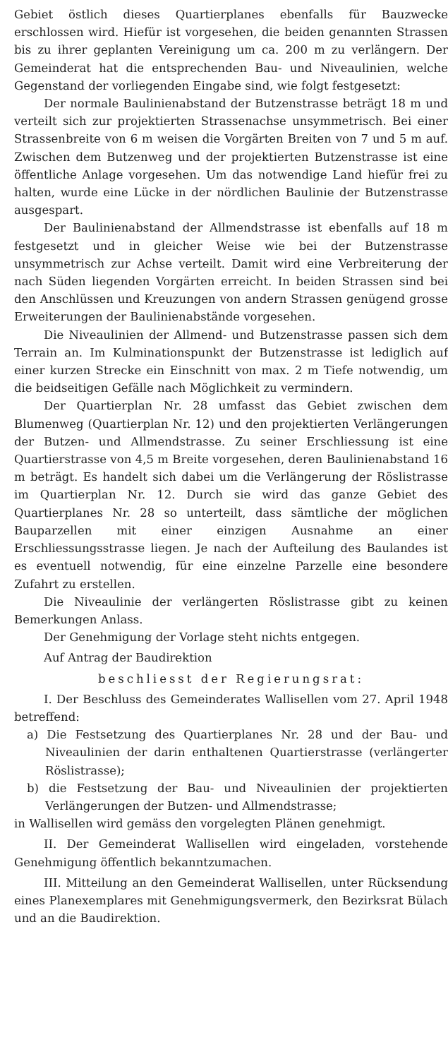Gebiet östlich dieses Quartierplanes ebenfalls für Bauzwecke erschlossen wird. Hiefür ist vorgesehen, die beiden genannten Strassen bis zu ihrer geplanten Vereinigung um ca. 200 m zu verlängern. Der Gemeinderat hat die entsprechenden Bau- und Niveaulinien, welche Gegenstand der vorliegenden Eingabe sind, wie folgt festgesetzt:
Der normale Baulinienabstand der Butzenstrasse beträgt 18 m und verteilt sich zur projektierten Strassenachse unsymmetrisch. Bei einer Strassenbreite von 6 m weisen die Vorgärten Breiten von 7 und 5 m auf. Zwischen dem Butzenweg und der projektierten Butzenstrasse ist eine öffentliche Anlage vorgesehen. Um das notwendige Land hiefür frei zu halten, wurde eine Lücke in der nördlichen Baulinie der Butzenstrasse ausgespart.
Der Baulinienabstand der Allmendstrasse ist ebenfalls auf 18 m festgesetzt und in gleicher Weise wie bei der Butzenstrasse unsymmetrisch zur Achse verteilt. Damit wird eine Verbreiterung der nach Süden liegenden Vorgärten erreicht. In beiden Strassen sind bei den Anschlüssen und Kreuzungen von andern Strassen genügend grosse Erweiterungen der Baulinienabstände vorgesehen.
Die Niveaulinien der Allmend- und Butzenstrasse passen sich dem Terrain an. Im Kulminationspunkt der Butzenstrasse ist lediglich auf einer kurzen Strecke ein Einschnitt von max. 2 m Tiefe notwendig, um die beidseitigen Gefälle nach Möglichkeit zu vermindern.
Der Quartierplan Nr. 28 umfasst das Gebiet zwischen dem Blumenweg (Quartierplan Nr. 12) und den projektierten Verlängerungen der Butzen- und Allmendstrasse. Zu seiner Erschliessung ist eine Quartierstrasse von 4,5 m Breite vorgesehen, deren Baulinienabstand 16 m beträgt. Es handelt sich dabei um die Verlängerung der Röslistrasse im Quartierplan Nr. 12. Durch sie wird das ganze Gebiet des Quartierplanes Nr. 28 so unterteilt, dass sämtliche der möglichen Bauparzellen mit einer einzigen Ausnahme an einer Erschliessungsstrasse liegen. Je nach der Aufteilung des Baulandes ist es eventuell notwendig, für eine einzelne Parzelle eine besondere Zufahrt zu erstellen.
Die Niveaulinie der verlängerten Röslistrasse gibt zu keinen Bemerkungen Anlass.
Der Genehmigung der Vorlage steht nichts entgegen.
Auf Antrag der Baudirektion
beschliesst der Regierungsrat:
I. Der Beschluss des Gemeinderates Wallisellen vom 27. April 1948 betreffend:
a) Die Festsetzung des Quartierplanes Nr. 28 und der Bau- und Niveaulinien der darin enthaltenen Quartierstrasse (verlängerter Röslistrasse);
b) die Festsetzung der Bau- und Niveaulinien der projektierten Verlängerungen der Butzen- und Allmendstrasse;
in Wallisellen wird gemäss den vorgelegten Plänen genehmigt.
II. Der Gemeinderat Wallisellen wird eingeladen, vorstehende Genehmigung öffentlich bekanntzumachen.
III. Mitteilung an den Gemeinderat Wallisellen, unter Rücksendung eines Planexemplares mit Genehmigungsvermerk, den Bezirksrat Bülach und an die Baudirektion.